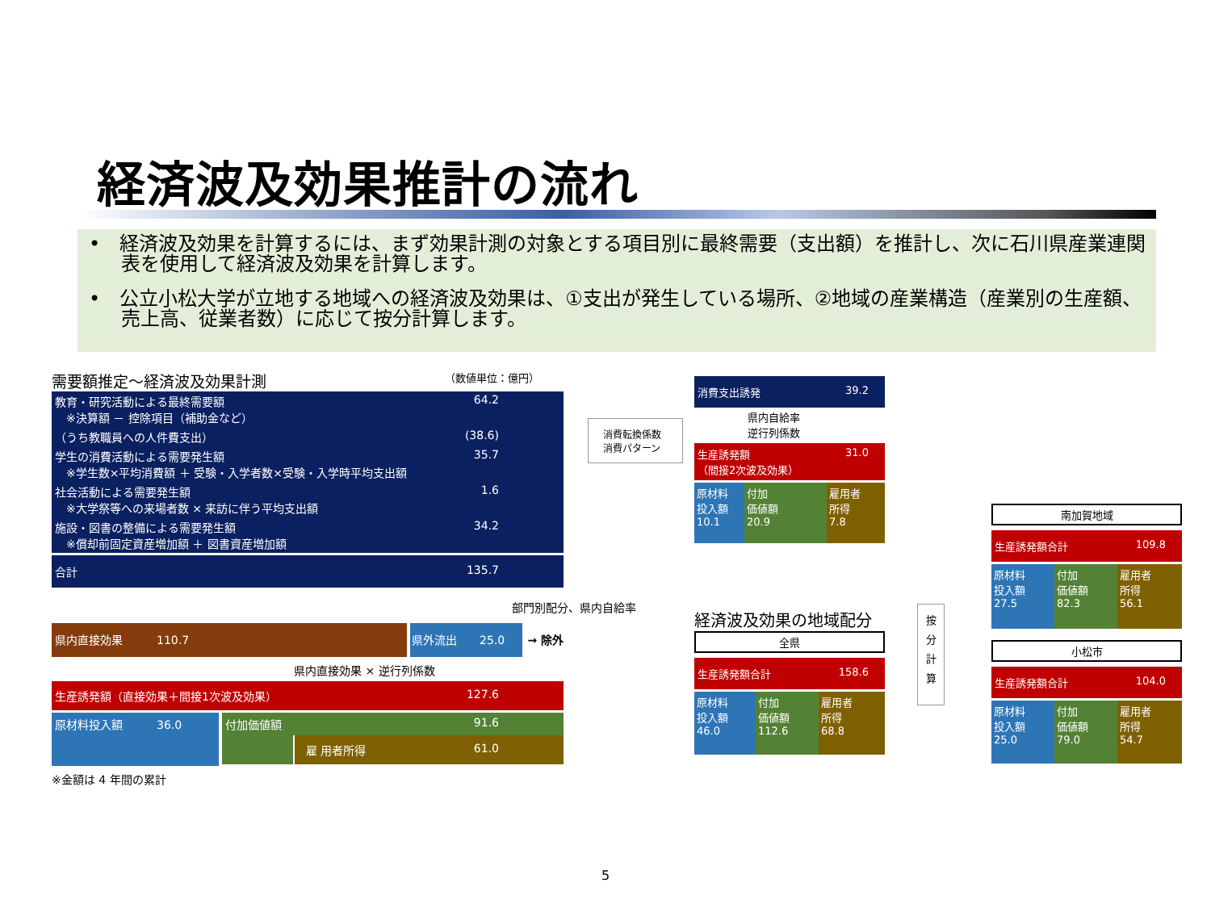経済波及効果推計の流れ
•　経済波及効果を計算するには、まず効果計測の対象とする項目別に最終需要（支出額）を推計し、次に石川県産業連関表を使用して経済波及効果を計算します。
•　公立小松大学が立地する地域への経済波及効果は、①支出が発生している場所、②地域の産業構造（産業別の生産額、売上高、従業者数）に応じて按分計算します。
需要額推定～経済波及効果計測 （数値単位：億円）
教育・研究活動による最終需要額
　※決算額 － 控除項目（補助金など） 64.2
（うち教職員への人件費支出） (38.6)
学生の消費活動による需要発生額
　※学生数×平均消費額 ＋ 受験・入学者数×受験・入学時平均支出額 35.7
社会活動による需要発生額
　※大学祭等への来場者数 × 来訪に伴う平均支出額 1.6
施設・図書の整備による需要発生額
　※償却前固定資産増加額 ＋ 図書資産増加額 34.2
合計 135.7
部門別配分、県内自給率
県内直接効果　　　110.7 県外流出　　25.0 → 除外
県内直接効果 × 逆行列係数
生産誘発額（直接効果＋間接1次波及効果） 127.6
原材料投入額　　　36.0 付加価値額 91.6
雇 用者所得 61.0
※金額は 4 年間の累計
消費転換係数
消費パターン
消費支出誘発 39.2
県内自給率
逆行列係数
生産誘発額
（間接2次波及効果） 31.0
原材料
投入額
10.1
付加
価値額
20.9
雇用者
所得
7.8
経済波及効果の地域配分
全県
生産誘発額合計 158.6
原材料
投入額
46.0
付加
価値額
112.6
雇用者
所得
68.8
按
分
計
算
南加賀地域
生産誘発額合計 109.8
原材料
投入額
27.5
付加
価値額
82.3
雇用者
所得
56.1
小松市
生産誘発額合計 104.0
原材料
投入額
25.0
付加
価値額
79.0
雇用者
所得
54.7
5